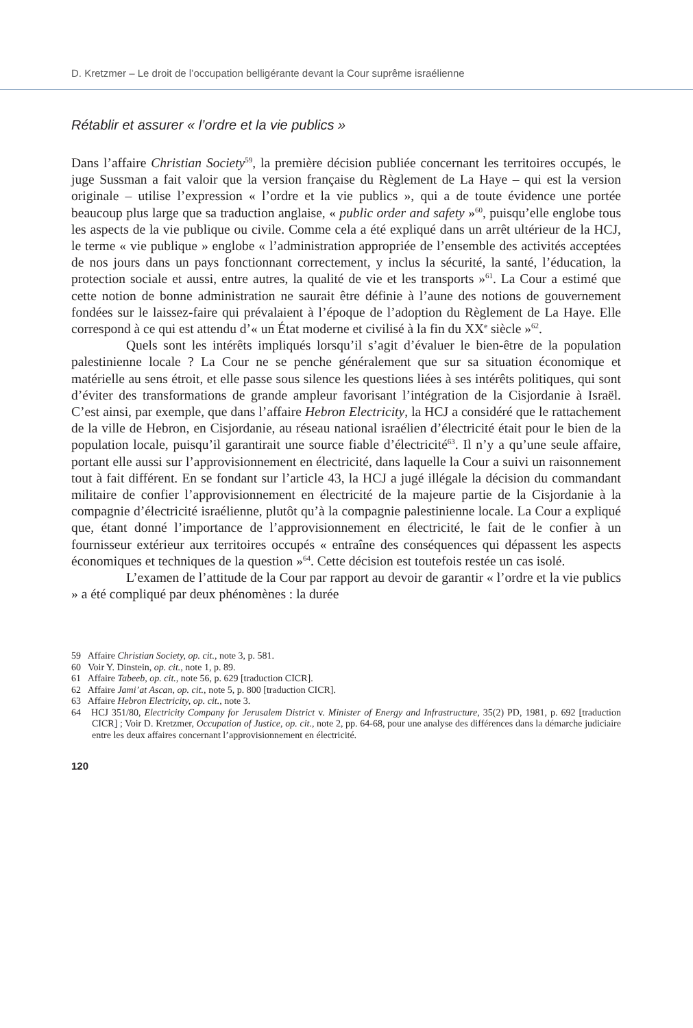D. Kretzmer – Le droit de l’occupation belligérante devant la Cour suprême israélienne
Rétablir et assurer « l’ordre et la vie publics »
Dans l’affaire Christian Society<sup>59</sup>, la première décision publiée concernant les territoires occupés, le juge Sussman a fait valoir que la version française du Règlement de La Haye – qui est la version originale – utilise l’expression « l’ordre et la vie publics », qui a de toute évidence une portée beaucoup plus large que sa traduction anglaise, « public order and safety »<sup>60</sup>, puisqu’elle englobe tous les aspects de la vie publique ou civile. Comme cela a été expliqué dans un arrêt ultérieur de la HCJ, le terme « vie publique » englobe « l’administration appropriée de l’ensemble des activités acceptées de nos jours dans un pays fonctionnant correctement, y inclus la sécurité, la santé, l’éducation, la protection sociale et aussi, entre autres, la qualité de vie et les transports »<sup>61</sup>. La Cour a estimé que cette notion de bonne administration ne saurait être définie à l’aune des notions de gouvernement fondées sur le laissez-faire qui prévalaient à l’époque de l’adoption du Règlement de La Haye. Elle correspond à ce qui est attendu d’« un État moderne et civilisé à la fin du XX<sup>e</sup> siècle »<sup>62</sup>.
Quels sont les intérêts impliqués lorsqu’il s’agit d’évaluer le bien-être de la population palestinienne locale ? La Cour ne se penche généralement que sur sa situation économique et matérielle au sens étroit, et elle passe sous silence les questions liées à ses intérêts politiques, qui sont d’éviter des transformations de grande ampleur favorisant l’intégration de la Cisjordanie à Israël. C’est ainsi, par exemple, que dans l’affaire Hebron Electricity, la HCJ a considéré que le rattachement de la ville de Hebron, en Cisjordanie, au réseau national israélien d’électricité était pour le bien de la population locale, puisqu’il garantirait une source fiable d’électricité<sup>63</sup>. Il n’y a qu’une seule affaire, portant elle aussi sur l’approvisionnement en électricité, dans laquelle la Cour a suivi un raisonnement tout à fait différent. En se fondant sur l’article 43, la HCJ a jugé illégale la décision du commandant militaire de confier l’approvisionnement en électricité de la majeure partie de la Cisjordanie à la compagnie d’électricité israélienne, plutôt qu’à la compagnie palestinienne locale. La Cour a expliqué que, étant donné l’importance de l’approvisionnement en électricité, le fait de le confier à un fournisseur extérieur aux territoires occupés « entraîne des conséquences qui dépassent les aspects économiques et techniques de la question »<sup>64</sup>. Cette décision est toutefois restée un cas isolé.
L’examen de l’attitude de la Cour par rapport au devoir de garantir « l’ordre et la vie publics » a été compliqué par deux phénomènes : la durée
59 Affaire Christian Society, op. cit., note 3, p. 581.
60 Voir Y. Dinstein, op. cit., note 1, p. 89.
61 Affaire Tabeeb, op. cit., note 56, p. 629 [traduction CICR].
62 Affaire Jami’at Ascan, op. cit., note 5, p. 800 [traduction CICR].
63 Affaire Hebron Electricity, op. cit., note 3.
64 HCJ 351/80, Electricity Company for Jerusalem District v. Minister of Energy and Infrastructure, 35(2) PD, 1981, p. 692 [traduction CICR] ; Voir D. Kretzmer, Occupation of Justice, op. cit., note 2, pp. 64-68, pour une analyse des différences dans la démarche judiciaire entre les deux affaires concernant l’approvisionnement en électricité.
120